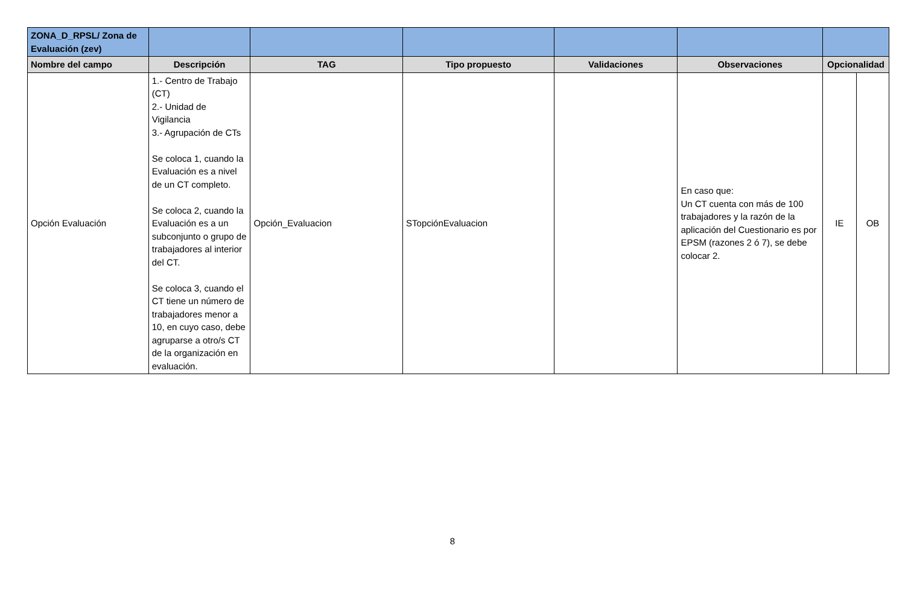| ZONA_D_RPSL/ Zona de Evaluación (zev) | | | | | | | |
| Nombre del campo | Descripción | TAG | Tipo propuesto | Validaciones | Observaciones | Opcionalidad | |
| Opción Evaluación | 1.- Centro de Trabajo (CT) 2.- Unidad de Vigilancia 3.- Agrupación de CTs Se coloca 1, cuando la Evaluación es a nivel de un CT completo. Se coloca 2, cuando la Evaluación es a un subconjunto o grupo de trabajadores al interior del CT. Se coloca 3, cuando el CT tiene un número de trabajadores menor a 10, en cuyo caso, debe agruparse a otro/s CT de la organización en evaluación. | Opción_Evaluacion | STopciónEvaluacion | | En caso que: Un CT cuenta con más de 100 trabajadores y la razón de la aplicación del Cuestionario es por EPSM (razones 2 ó 7), se debe colocar 2. | IE | OB |
8